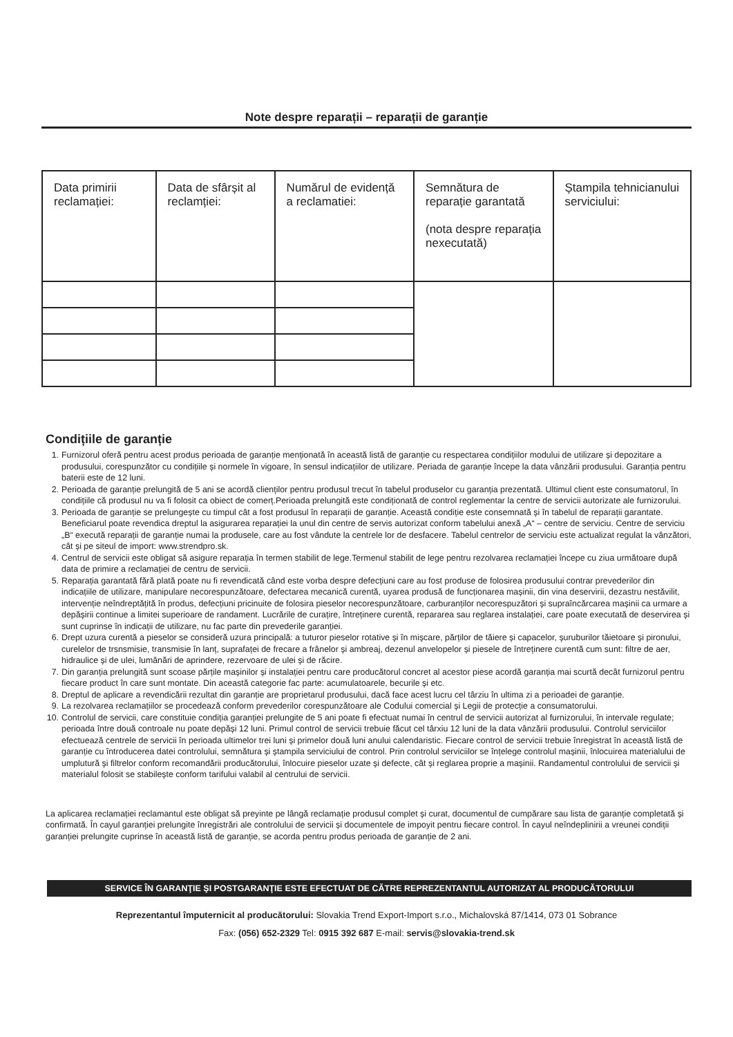Note despre reparații – reparații de garanție
| Data primirii reclamației: | Data de sfârșit al reclamției: | Numărul de evidență a reclamatiei: | Semnătura de reparație garantată (nota despre reparația nexecutată) | Ștampila tehnicianului serviciului: |
Condițiile de garanție
1. Furnizorul oferă pentru acest produs perioada de garanție menționată în această listă de garanție cu respectarea condițiilor modului de utilizare și depozitare a produsului, corespunzător cu condițiile și normele în vigoare, în sensul indicațiilor de utilizare. Periada de garanție începe la data vânzării produsului. Garanția pentru baterii este de 12 luni.
2. Perioada de garanție prelungită de 5 ani se acordă clienților pentru produsul trecut în tabelul produselor cu garanția prezentată. Ultimul client este consumatorul, în condițiile că produsul nu va fi folosit ca obiect de comerț.Perioada prelungită este condiționată de control reglementar la centre de servicii autorizate ale furnizorului.
3. Perioada de garanție se prelungește cu timpul cât a fost produsul în reparații de garanție. Această condiție este consemnată și în tabelul de reparații garantate. Beneficiarul poate revendica dreptul la asigurarea reparației la unul din centre de servis autorizat conform tabelului anexă „A“ – centre de serviciu. Centre de serviciu „B“ execută reparații de garanție numai la produsele, care au fost vândute la centrele lor de desfacere. Tabelul centrelor de serviciu este actualizat regulat la vânzători, cât și pe siteul de import: www.strendpro.sk.
4. Centrul de servicii este obligat să asigure reparația în termen stabilit de lege.Termenul stabilit de lege pentru rezolvarea reclamației începe cu ziua următoare după data de primire a reclamației de centru de servicii.
5. Reparația garantată fără plată poate nu fi revendicată când este vorba despre defecțiuni care au fost produse de folosirea produsului contrar prevederilor din indicațiile de utilizare, manipulare necorespunzătoare, defectarea mecanică curentă, uyarea produsă de funcționarea mașinii, din vina deservirii, dezastru nestăvilit, intervenție neîndreptățită în produs, defecțiuni pricinuite de folosira pieselor necorespunzătoare, carburanților necorespuzători și supraîncărcarea mașinii ca urmare a depășirii continue a limitei superioare de randament. Lucrările de curațire, întreținere curentă, repararea sau reglarea instalației, care poate executată de deservirea și sunt cuprinse în indicații de utilizare, nu fac parte din prevederile garanției.
6. Drept uzura curentă a pieselor se consideră uzura principală: a tuturor pieselor rotative și în mișcare, părților de tăiere și capacelor, șuruburilor tăietoare și pironului, curelelor de trsnsmisie, transmisie în lanț, suprafaței de frecare a frânelor și ambreaj, dezenul anvelopelor și piesele de întreținere curentă cum sunt: filtre de aer, hidraulice și de ulei, lumânări de aprindere, rezervoare de ulei și de răcire.
7. Din garanția prelungită sunt scoase părțile mașinilor și instalației pentru care producătorul concret al acestor piese acordă garanția mai scurtă decât furnizorul pentru fiecare product în care sunt montate. Din această categorie fac parte: acumulatoarele, becurile și etc.
8. Dreptul de aplicare a revendicării rezultat din garanție are proprietarul produsului, dacă face acest lucru cel târziu în ultima zi a perioadei de garanție.
9. La rezolvarea reclamațiilor se procedează conform prevederilor corespunzătoare ale Codului comercial și Legii de protecție a consumatorului.
10.
Controlul de servicii, care constituie condiția garanției prelungite de 5 ani poate fi efectuat numai în centrul de servicii autorizat al furnizorului, în intervale regulate; perioada între două controale nu poate depăși 12 luni. Primul control de servicii trebuie făcut cel târxiu 12 luni de la data vânzării produsului. Controlul serviciilor efectuează centrele de servicii în perioada ultimelor trei luni și primelor două luni anului calendaristic. Fiecare control de servicii trebuie înregistrat în această listă de garanție cu întroducerea datei controlului, semnătura și ștampila serviciului de control. Prin controlul serviciilor se înțelege controlul mașinii, înlocuirea materialului de umplutură și filtrelor conform recomandării producătorului, înlocuire pieselor uzate și defecte, cât și reglarea proprie a mașinii. Randamentul controlului de servicii și materialul folosit se stabilește conform tarifului valabil al centrului de servicii.
La aplicarea reclamației reclamantul este obligat să preyinte pe lângă reclamație produsul complet și curat, documentul de cumpărare sau lista de garanție completată și confirmată. În cayul garanției prelungite înregistrări ale controlului de servicii și documentele de impoyit pentru fiecare control. În cayul neîndeplinirii a vreunei condiții garanției prelungite cuprinse în această listă de garanție, se acorda pentru produs perioada de garanție de 2 ani.
SERVICE ÎN GARANŢIE ŞI POSTGARANŢIE ESTE EFECTUAT DE CĂTRE REPREZENTANTUL AUTORIZAT AL PRODUCĂTORULUI
Reprezentantul împuternicit al producătorului: Slovakia Trend Export-Import s.r.o., Michalovská 87/1414, 073 01 Sobrance
Fax: (056) 652-2329 Tel: 0915 392 687 E-mail: servis@slovakia-trend.sk